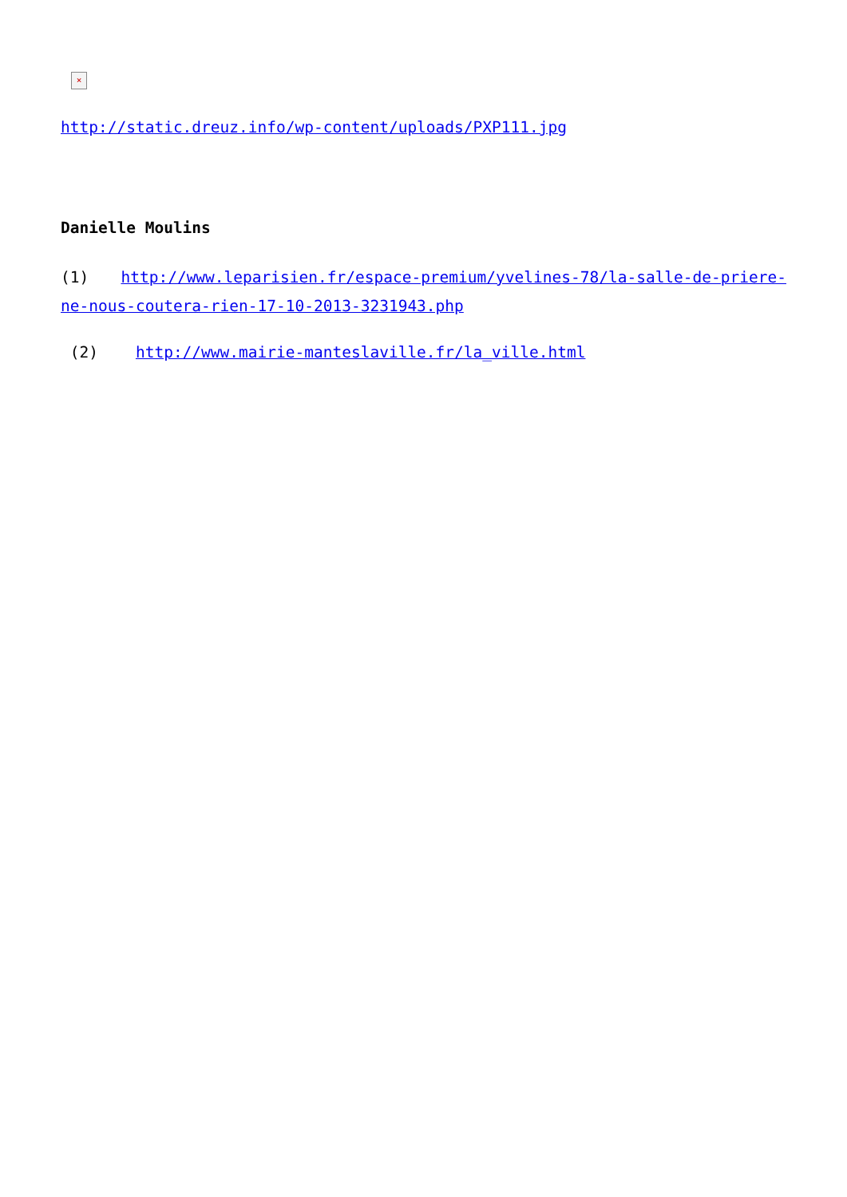×
http://static.dreuz.info/wp-content/uploads/PXP111.jpg
Danielle Moulins
(1) http://www.leparisien.fr/espace-premium/yvelines-78/la-salle-de-priere-ne-nous-coutera-rien-17-10-2013-3231943.php
(2) http://www.mairie-manteslaville.fr/la_ville.html